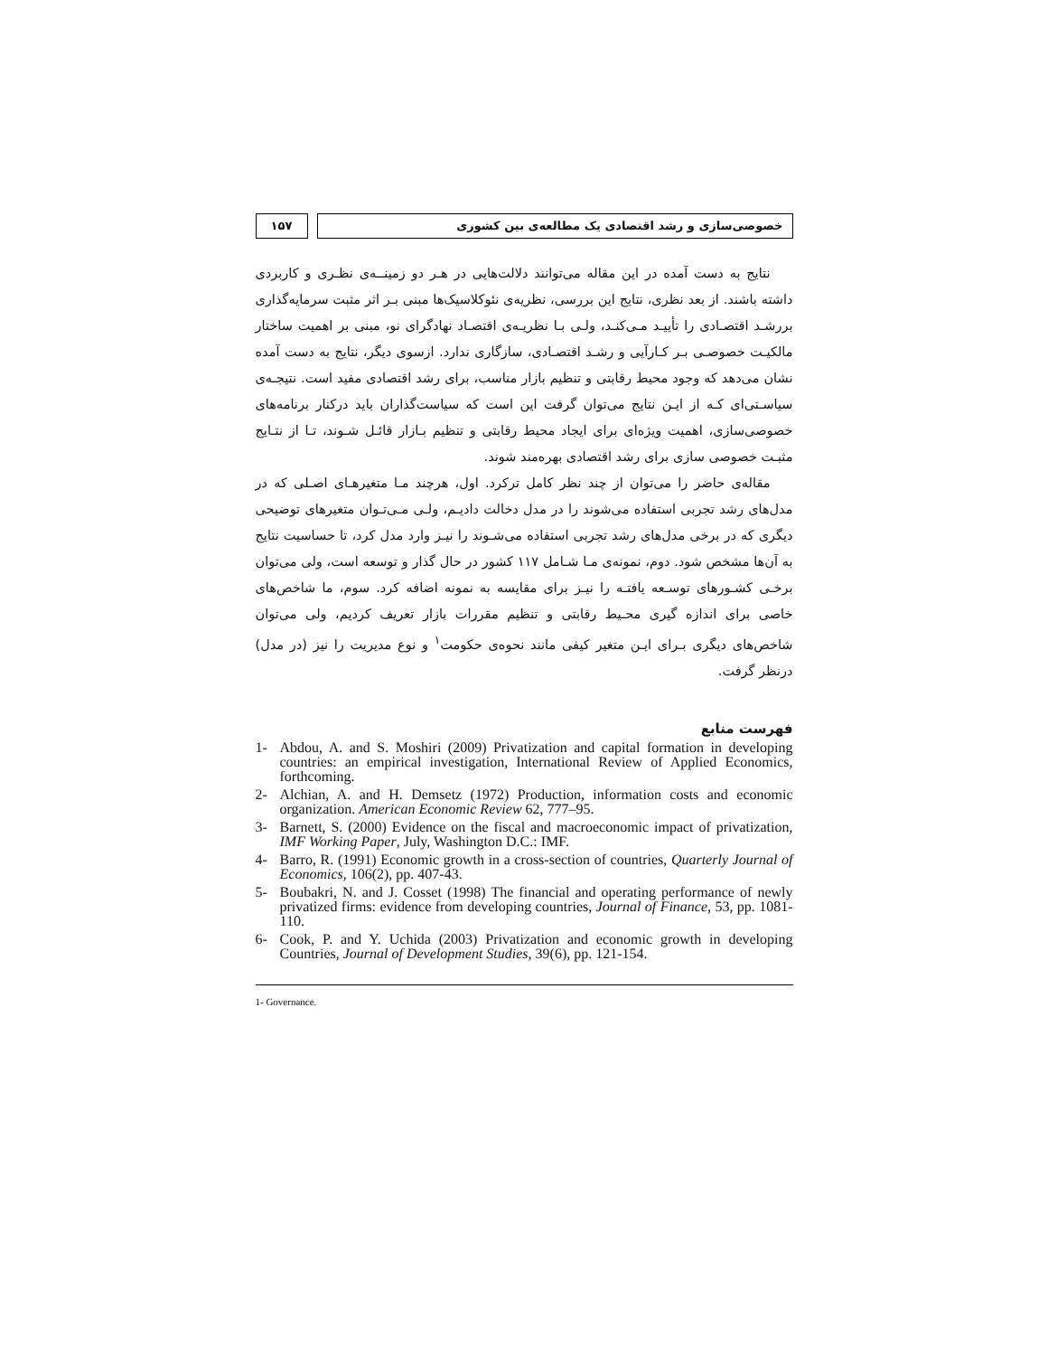۱۵۷ خصوصی‌سازی و رشد اقتصادی یک مطالعه‌ی بین کشوری
نتایج به دست آمده در این مقاله می‌توانند دلالت‌هایی در هـر دو زمینــه‌ی نظـری و کاربردی داشته باشند. از بعد نظری، نتایج این بررسی، نظریه‌ی نئوکلاسیک‌ها مبنی بـر اثر مثبت سرمایه‌گذاری بررشـد اقتصـادی را تأییـد مـی‌کنـد، ولـی بـا نظریـه‌ی اقتصـاد نهادگرای نو، مبنی بر اهمیت ساختار مالکیـت خصوصـی بـر کـارآیی و رشـد اقتصـادی، سازگاری ندارد. ازسوی دیگر، نتایج به دست آمده نشان می‌دهد که وجود محیط رقابتی و تنظیم بازار مناسب، برای رشد اقتصادی مفید است. نتیجـه‌ی سیاسـتی‌ای کـه از ایـن نتایج می‌توان گرفت این است که سیاست‌گذاران باید درکنار برنامه‌های خصوصی‌سازی، اهمیت ویژه‌ای برای ایجاد محیط رقابتی و تنظیم بـازار قائـل شـوند، تـا از نتـایج مثبـت خصوصی سازی برای رشد اقتصادی بهره‌مند شوند.
مقاله‌ی حاضر را می‌توان از چند نظر کامل ترکرد. اول، هرچند مـا متغیرهـای اصـلی که در مدل‌های رشد تجربی استفاده می‌شوند را در مدل دخالت دادیـم، ولـی مـی‌تـوان متغیرهای توضیحی دیگری که در برخی مدل‌های رشد تجربی استفاده می‌شـوند را نیـز وارد مدل کرد، تا حساسیت نتایج به آن‌ها مشخص شود. دوم، نمونه‌ی مـا شـامل ۱۱۷ کشور در حال گذار و توسعه است، ولی می‌توان برخـی کشـورهای توسـعه یافتـه را نیـز برای مقایسه به نمونه اضافه کرد. سوم، ما شاخص‌های خاصی برای اندازه گیری محـیط رقابتی و تنظیم مقررات بازار تعریف کردیم، ولی می‌توان شاخص‌های دیگری بـرای ایـن متغیر کیفی مانند نحوه‌ی حکومت<sup>۱</sup> و نوع مدیریت را نیز (در مدل) درنظر گرفت.
فهرست منابع
1- Abdou, A. and S. Moshiri (2009) Privatization and capital formation in developing countries: an empirical investigation, International Review of Applied Economics, forthcoming.
2- Alchian, A. and H. Demsetz (1972) Production, information costs and economic organization. American Economic Review 62, 777–95.
3- Barnett, S. (2000) Evidence on the fiscal and macroeconomic impact of privatization, IMF Working Paper, July, Washington D.C.: IMF.
4- Barro, R. (1991) Economic growth in a cross-section of countries, Quarterly Journal of Economics, 106(2), pp. 407-43.
5- Boubakri, N. and J. Cosset (1998) The financial and operating performance of newly privatized firms: evidence from developing countries, Journal of Finance, 53, pp. 1081-110.
6- Cook, P. and Y. Uchida (2003) Privatization and economic growth in developing Countries, Journal of Development Studies, 39(6), pp. 121-154.
1- Governance.